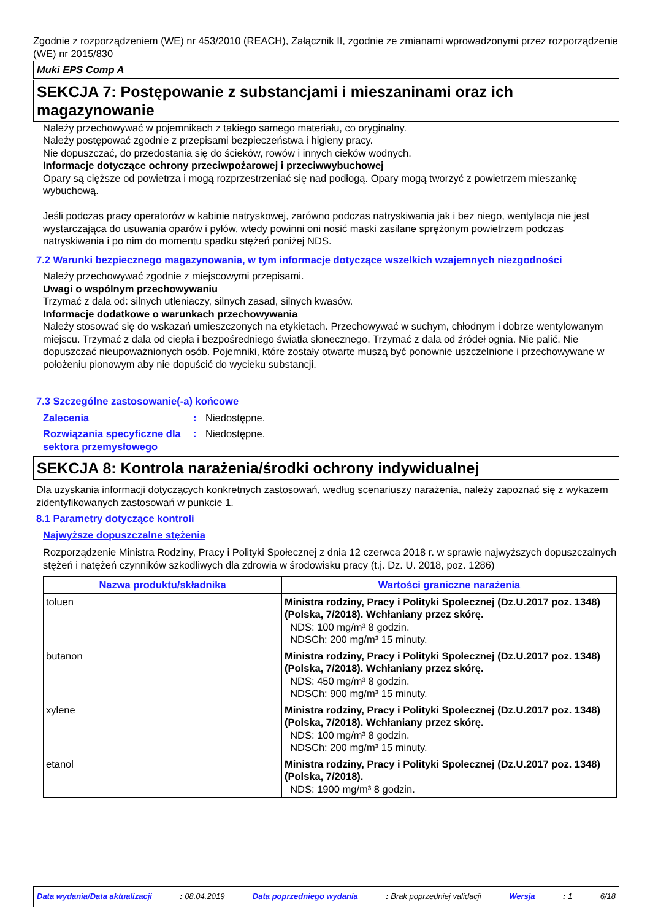Zgodnie z rozporządzeniem (WE) nr 453/2010 (REACH), Załącznik II, zgodnie ze zmianami wprowadzonymi przez rozporządzenie (WE) nr 2015/830
Muki EPS Comp A
SEKCJA 7: Postępowanie z substancjami i mieszaninami oraz ich magazynowanie
Należy przechowywać w pojemnikach z takiego samego materiału, co oryginalny.
Należy postępować zgodnie z przepisami bezpieczeństwa i higieny pracy.
Nie dopuszczać, do przedostania się do ścieków, rowów i innych cieków wodnych.
Informacje dotyczące ochrony przeciwpożarowej i przeciwwybuchowej
Opary są cięższe od powietrza i mogą rozprzestrzeniać się nad podłogą. Opary mogą tworzyć z powietrzem mieszankę wybuchową.
Jeśli podczas pracy operatorów w kabinie natryskowej, zarówno podczas natryskiwania jak i bez niego, wentylacja nie jest wystarczająca do usuwania oparów i pyłów, wtedy powinni oni nosić maski zasilane sprężonym powietrzem podczas natryskiwania i po nim do momentu spadku stężeń poniżej NDS.
7.2 Warunki bezpiecznego magazynowania, w tym informacje dotyczące wszelkich wzajemnych niezgodności
Należy przechowywać zgodnie z miejscowymi przepisami.
Uwagi o wspólnym przechowywaniu
Trzymać z dala od: silnych utleniaczy, silnych zasad, silnych kwasów.
Informacje dodatkowe o warunkach przechowywania
Należy stosować się do wskazań umieszczonych na etykietach. Przechowywać w suchym, chłodnym i dobrze wentylowanym miejscu. Trzymać z dala od ciepła i bezpośredniego światła słonecznego. Trzymać z dala od źródeł ognia. Nie palić. Nie dopuszczać nieupoważnionych osób. Pojemniki, które zostały otwarte muszą być ponownie uszczelnione i przechowywane w położeniu pionowym aby nie dopuścić do wycieku substancji.
7.3 Szczególne zastosowanie(-a) końcowe
Zalecenia: Niedostępne. Rozwiązania specyficzne dla sektora przemysłowego: Niedostępne.
SEKCJA 8: Kontrola narażenia/środki ochrony indywidualnej
Dla uzyskania informacji dotyczących konkretnych zastosowań, według scenariuszy narażenia, należy zapoznać się z wykazem zidentyfikowanych zastosowań w punkcie 1.
8.1 Parametry dotyczące kontroli
Najwyższe dopuszczalne stężenia
Rozporządzenie Ministra Rodziny, Pracy i Polityki Społecznej z dnia 12 czerwca 2018 r. w sprawie najwyższych dopuszczalnych stężeń i natężeń czynników szkodliwych dla zdrowia w środowisku pracy (t.j. Dz. U. 2018, poz. 1286)
| Nazwa produktu/składnika | Wartości graniczne narażenia |
| --- | --- |
| toluen | Ministra rodziny, Pracy i Polityki Spolecznej (Dz.U.2017 poz. 1348) (Polska, 7/2018). Wchłaniany przez skórę. NDS: 100 mg/m³ 8 godzin. NDSCh: 200 mg/m³ 15 minuty. |
| butanon | Ministra rodziny, Pracy i Polityki Spolecznej (Dz.U.2017 poz. 1348) (Polska, 7/2018). Wchłaniany przez skórę. NDS: 450 mg/m³ 8 godzin. NDSCh: 900 mg/m³ 15 minuty. |
| xylene | Ministra rodziny, Pracy i Polityki Spolecznej (Dz.U.2017 poz. 1348) (Polska, 7/2018). Wchłaniany przez skórę. NDS: 100 mg/m³ 8 godzin. NDSCh: 200 mg/m³ 15 minuty. |
| etanol | Ministra rodziny, Pracy i Polityki Spolecznej (Dz.U.2017 poz. 1348) (Polska, 7/2018). NDS: 1900 mg/m³ 8 godzin. |
Data wydania/Data aktualizacji: 08.04.2019 Data poprzedniego wydania: Brak poprzedniej validacji Wersja: 1 6/18